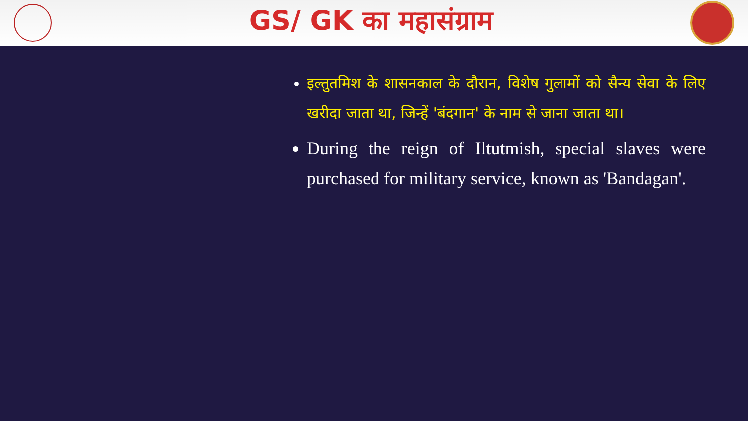GS/ GK का महासंग्राम
इल्तुतमिश के शासनकाल के दौरान, विशेष गुलामों को सैन्य सेवा के लिए खरीदा जाता था, जिन्हें 'बंदगान' के नाम से जाना जाता था।
During the reign of Iltutmish, special slaves were purchased for military service, known as 'Bandagan'.